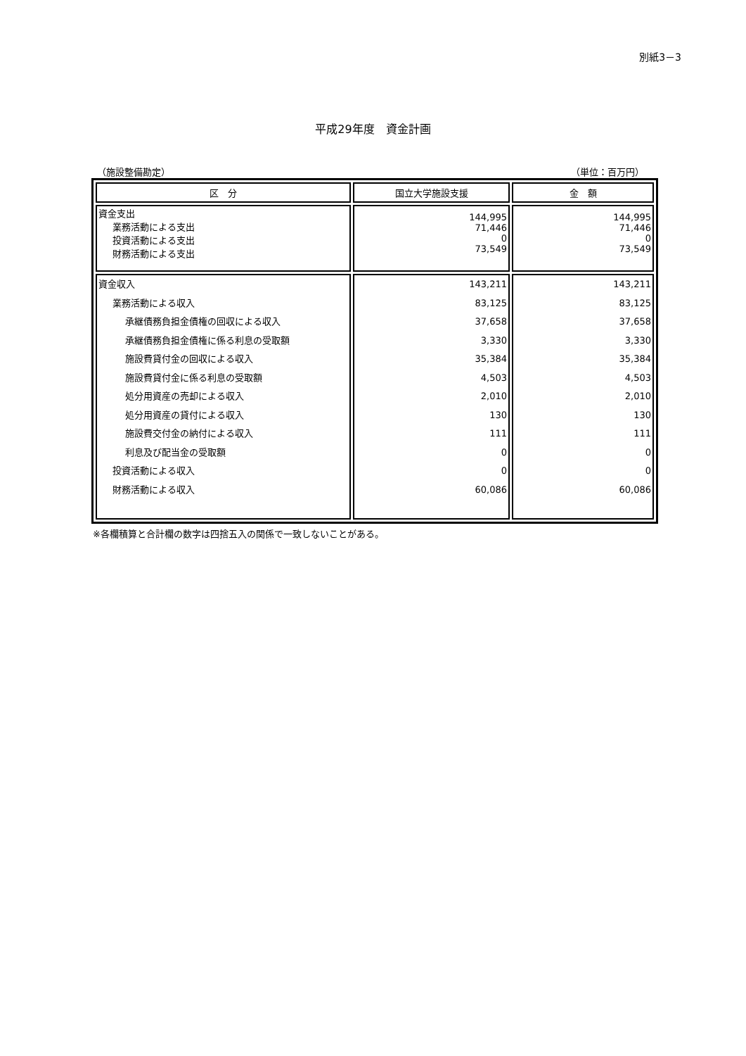別紙3－3
平成29年度　資金計画
（施設整備勘定） （単位：百万円）
| 区 分 | 国立大学施設支援 | 金 額 |
| --- | --- | --- |
| 資金支出 業務活動による支出 投資活動による支出 財務活動による支出 | 144,995 71,446 0 73,549 | 144,995 71,446 0 73,549 |
| 資金収入 業務活動による収入 承継債務負担金債権の回収による収入 承継債務負担金債権に係る利息の受取額 施設費貸付金の回収による収入 施設費貸付金に係る利息の受取額 処分用資産の売却による収入 処分用資産の貸付による収入 施設費交付金の納付による収入 利息及び配当金の受取額 投資活動による収入 財務活動による収入 | 143,211 83,125 37,658 3,330 35,384 4,503 2,010 130 111 0 0 60,086 | 143,211 83,125 37,658 3,330 35,384 4,503 2,010 130 111 0 0 60,086 |
※各欄積算と合計欄の数字は四捨五入の関係で一致しないことがある。